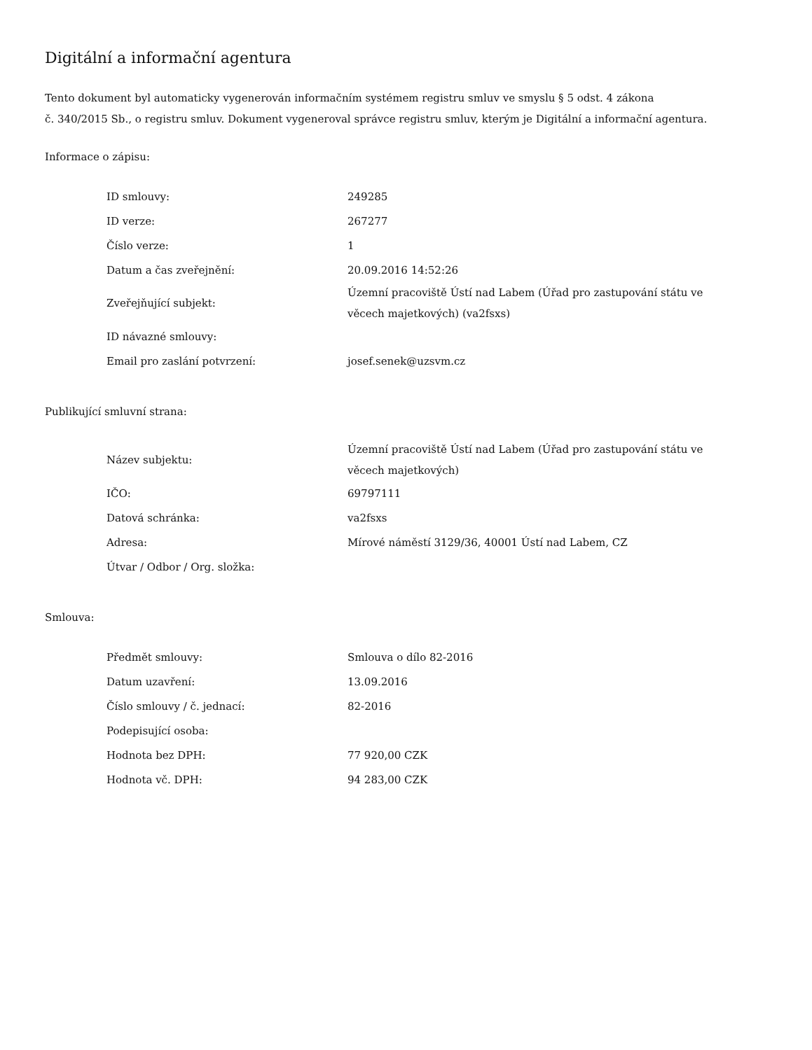Digitální a informační agentura
Tento dokument byl automaticky vygenerován informačním systémem registru smluv ve smyslu § 5 odst. 4 zákona
č. 340/2015 Sb., o registru smluv. Dokument vygeneroval správce registru smluv, kterým je Digitální a informační agentura.
Informace o zápisu:
| ID smlouvy: | 249285 |
| ID verze: | 267277 |
| Číslo verze: | 1 |
| Datum a čas zveřejnění: | 20.09.2016 14:52:26 |
| Zveřejňující subjekt: | Územní pracoviště Ústí nad Labem (Úřad pro zastupování státu ve věcech majetkových) (va2fsxs) |
| ID návazné smlouvy: | |
| Email pro zaslání potvrzení: | josef.senek@uzsvm.cz |
Publikující smluvní strana:
| Název subjektu: | Územní pracoviště Ústí nad Labem (Úřad pro zastupování státu ve věcech majetkových) |
| IČO: | 69797111 |
| Datová schránka: | va2fsxs |
| Adresa: | Mírové náměstí 3129/36, 40001 Ústí nad Labem, CZ |
| Útvar / Odbor / Org. složka: | |
Smlouva:
| Předmět smlouvy: | Smlouva o dílo 82-2016 |
| Datum uzavření: | 13.09.2016 |
| Číslo smlouvy / č. jednací: | 82-2016 |
| Podepisující osoba: | |
| Hodnota bez DPH: | 77 920,00 CZK |
| Hodnota vč. DPH: | 94 283,00 CZK |